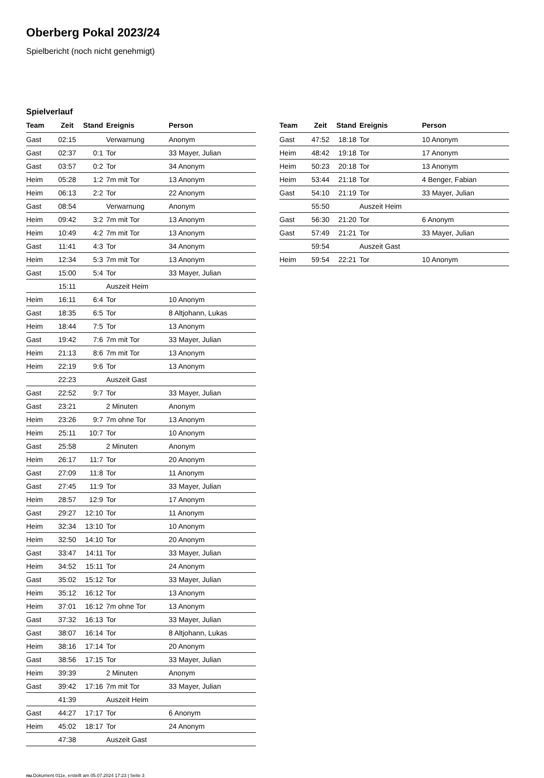Oberberg Pokal 2023/24
Spielbericht (noch nicht genehmigt)
Spielverlauf
| Team | Zeit | Stand | Ereignis | Person |
| --- | --- | --- | --- | --- |
| Gast | 02:15 | | Verwarnung | Anonym |
| Gast | 02:37 | 0:1 | Tor | 33 Mayer, Julian |
| Gast | 03:57 | 0:2 | Tor | 34 Anonym |
| Heim | 05:28 | 1:2 | 7m mit Tor | 13 Anonym |
| Heim | 06:13 | 2:2 | Tor | 22 Anonym |
| Gast | 08:54 | | Verwarnung | Anonym |
| Heim | 09:42 | 3:2 | 7m mit Tor | 13 Anonym |
| Heim | 10:49 | 4:2 | 7m mit Tor | 13 Anonym |
| Gast | 11:41 | 4:3 | Tor | 34 Anonym |
| Heim | 12:34 | 5:3 | 7m mit Tor | 13 Anonym |
| Gast | 15:00 | 5:4 | Tor | 33 Mayer, Julian |
| | 15:11 | | Auszeit Heim | |
| Heim | 16:11 | 6:4 | Tor | 10 Anonym |
| Gast | 18:35 | 6:5 | Tor | 8 Altjohann, Lukas |
| Heim | 18:44 | 7:5 | Tor | 13 Anonym |
| Gast | 19:42 | 7:6 | 7m mit Tor | 33 Mayer, Julian |
| Heim | 21:13 | 8:6 | 7m mit Tor | 13 Anonym |
| Heim | 22:19 | 9:6 | Tor | 13 Anonym |
| | 22:23 | | Auszeit Gast | |
| Gast | 22:52 | 9:7 | Tor | 33 Mayer, Julian |
| Gast | 23:21 | | 2 Minuten | Anonym |
| Heim | 23:26 | 9:7 | 7m ohne Tor | 13 Anonym |
| Heim | 25:11 | 10:7 | Tor | 10 Anonym |
| Gast | 25:58 | | 2 Minuten | Anonym |
| Heim | 26:17 | 11:7 | Tor | 20 Anonym |
| Gast | 27:09 | 11:8 | Tor | 11 Anonym |
| Gast | 27:45 | 11:9 | Tor | 33 Mayer, Julian |
| Heim | 28:57 | 12:9 | Tor | 17 Anonym |
| Gast | 29:27 | 12:10 | Tor | 11 Anonym |
| Heim | 32:34 | 13:10 | Tor | 10 Anonym |
| Heim | 32:50 | 14:10 | Tor | 20 Anonym |
| Gast | 33:47 | 14:11 | Tor | 33 Mayer, Julian |
| Heim | 34:52 | 15:11 | Tor | 24 Anonym |
| Gast | 35:02 | 15:12 | Tor | 33 Mayer, Julian |
| Heim | 35:12 | 16:12 | Tor | 13 Anonym |
| Heim | 37:01 | 16:12 | 7m ohne Tor | 13 Anonym |
| Gast | 37:32 | 16:13 | Tor | 33 Mayer, Julian |
| Gast | 38:07 | 16:14 | Tor | 8 Altjohann, Lukas |
| Heim | 38:16 | 17:14 | Tor | 20 Anonym |
| Gast | 38:56 | 17:15 | Tor | 33 Mayer, Julian |
| Heim | 39:39 | | 2 Minuten | Anonym |
| Gast | 39:42 | 17:16 | 7m mit Tor | 33 Mayer, Julian |
| | 41:39 | | Auszeit Heim | |
| Gast | 44:27 | 17:17 | Tor | 6 Anonym |
| Heim | 45:02 | 18:17 | Tor | 24 Anonym |
| | 47:38 | | Auszeit Gast | |
| Team | Zeit | Stand | Ereignis | Person |
| --- | --- | --- | --- | --- |
| Gast | 47:52 | 18:18 | Tor | 10 Anonym |
| Heim | 48:42 | 19:18 | Tor | 17 Anonym |
| Heim | 50:23 | 20:18 | Tor | 13 Anonym |
| Heim | 53:44 | 21:18 | Tor | 4 Benger, Fabian |
| Gast | 54:10 | 21:19 | Tor | 33 Mayer, Julian |
| | 55:50 | | Auszeit Heim | |
| Gast | 56:30 | 21:20 | Tor | 6 Anonym |
| Gast | 57:49 | 21:21 | Tor | 33 Mayer, Julian |
| | 59:54 | | Auszeit Gast | |
| Heim | 59:54 | 22:21 | Tor | 10 Anonym |
nu.Dokument 011e, erstellt am 05.07.2024 17:23 | Seite 3